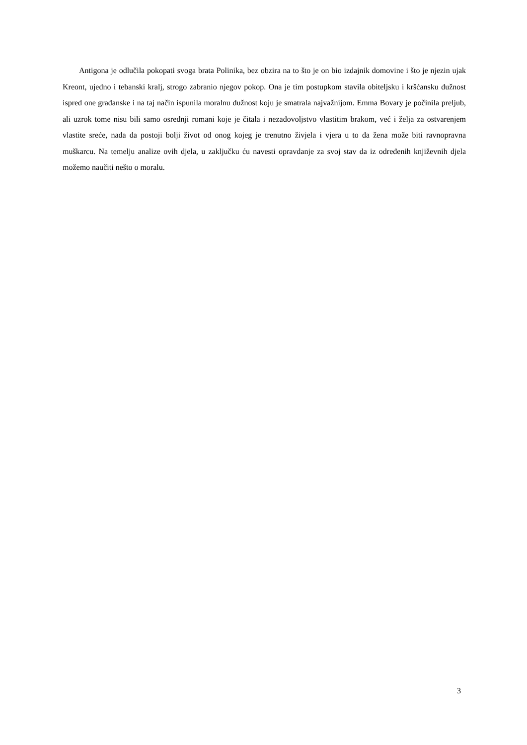Antigona je odlučila pokopati svoga brata Polinika, bez obzira na to što je on bio izdajnik domovine i što je njezin ujak Kreont, ujedno i tebanski kralj, strogo zabranio njegov pokop. Ona je tim postupkom stavila obiteljsku i kršćansku dužnost ispred one građanske i na taj način ispunila moralnu dužnost koju je smatrala najvažnijom. Emma Bovary je počinila preljub, ali uzrok tome nisu bili samo osrednji romani koje je čitala i nezadovoljstvo vlastitim brakom, već i želja za ostvarenjem vlastite sreće, nada da postoji bolji život od onog kojeg je trenutno živjela i vjera u to da žena može biti ravnopravna muškarcu. Na temelju analize ovih djela, u zaključku ću navesti opravdanje za svoj stav da iz određenih književnih djela možemo naučiti nešto o moralu.
3